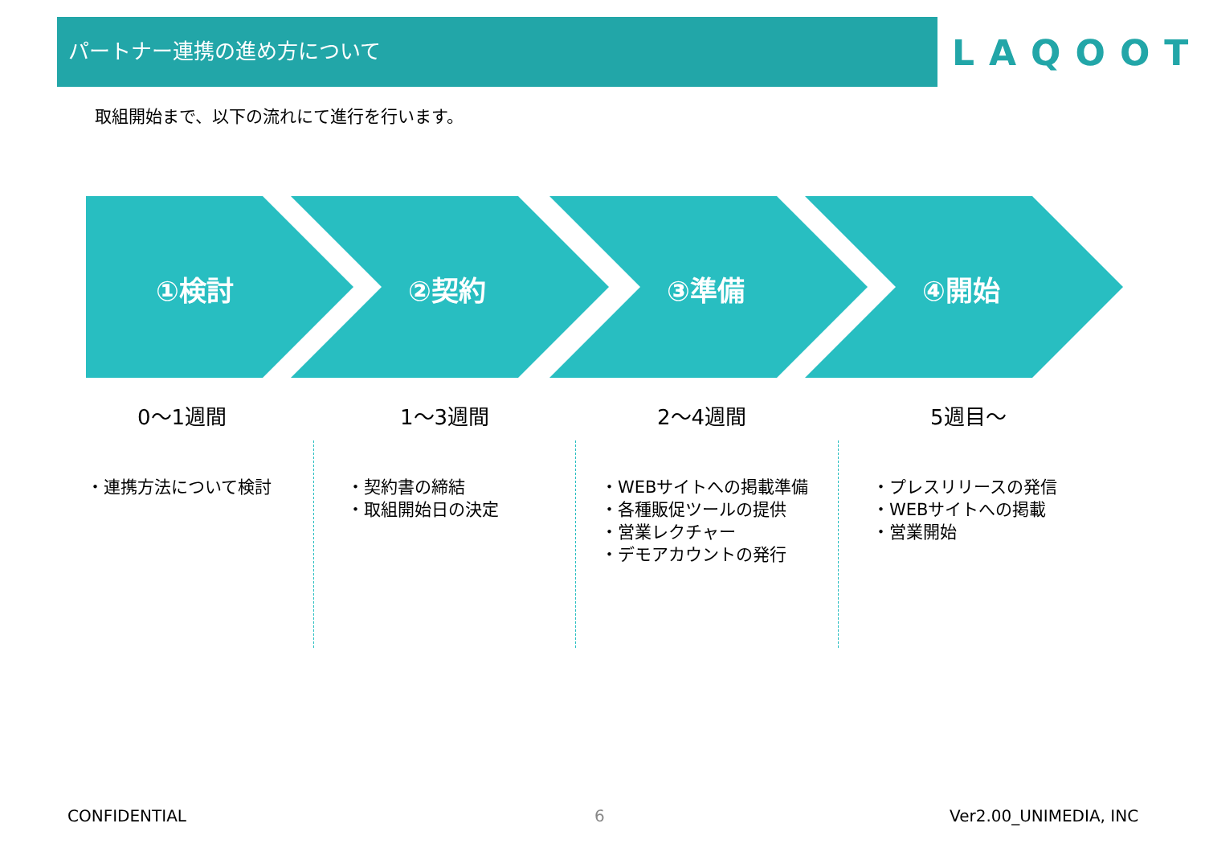パートナー連携の進め方について
LAQOOT
取組開始まで、以下の流れにて進行を行います。
①検討 ②契約 ③準備 ④開始
0〜1週間 1〜3週間 2〜4週間 5週目〜
・連携方法について検討
・契約書の締結
・取組開始日の決定
・WEBサイトへの掲載準備
・各種販促ツールの提供
・営業レクチャー
・デモアカウントの発行
・プレスリリースの発信
・WEBサイトへの掲載
・営業開始
CONFIDENTIAL 6 Ver2.00_UNIMEDIA, INC